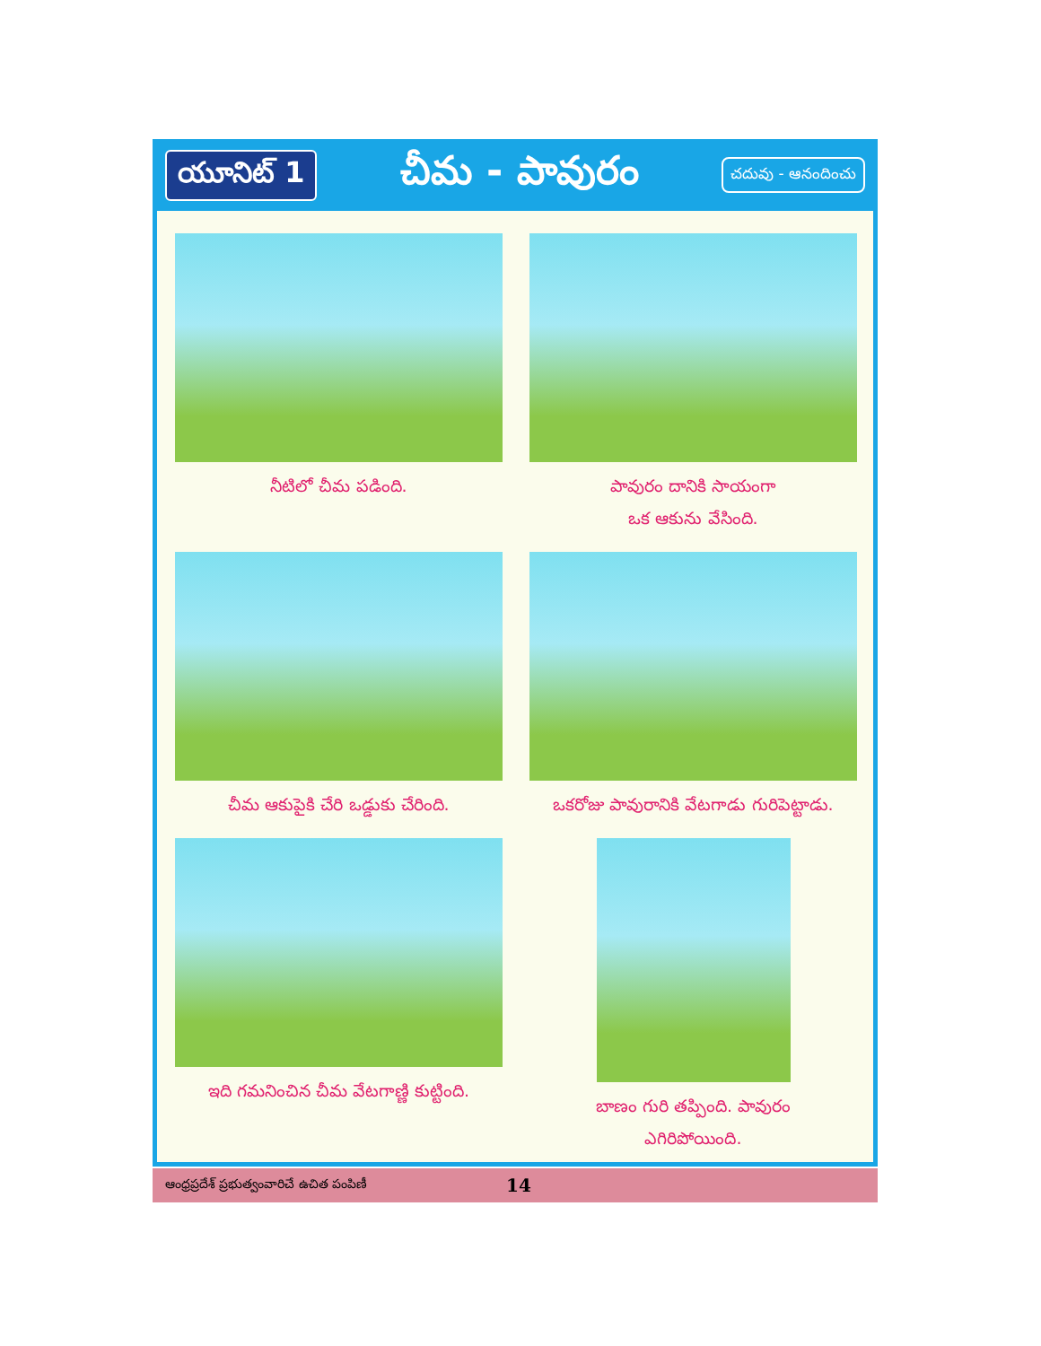యూనిట్ 1
చీమ - పావురం
చదువు - ఆనందించు
నీటిలో చీమ పడింది.
పావురం దానికి సాయంగా
ఒక ఆకును వేసింది.
చీమ ఆకుపైకి చేరి ఒడ్డుకు చేరింది.
ఒకరోజు పావురానికి వేటగాడు గురిపెట్టాడు.
ఇది గమనించిన చీమ వేటగాణ్ణి కుట్టింది.
బాణం గురి తప్పింది. పావురం
ఎగిరిపోయింది.
ఆంధ్రప్రదేశ్ ప్రభుత్వంవారిచే ఉచిత పంపిణీ 14